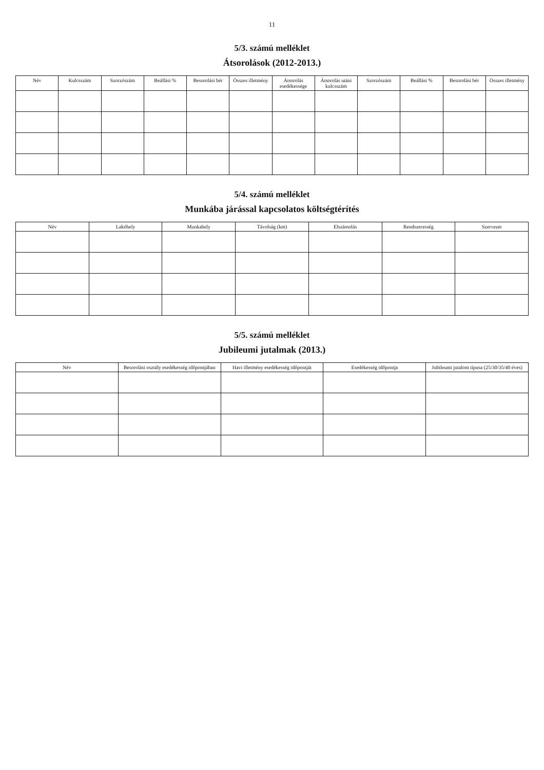11
5/3. számú melléklet
Átsorolások (2012-2013.)
| Név | Kulcsszám | Szorzószám | Beállási % | Besorolási bér | Összes illetmény | Átsorolás esedékessége | Átsorolás utáni kulcsszám | Szorzószám | Beállási % | Besorolási bér | Összes illetmény |
| --- | --- | --- | --- | --- | --- | --- | --- | --- | --- | --- | --- |
5/4. számú melléklet
Munkába járással kapcsolatos költségtérítés
| Név | Lakóhely | Munkahely | Távolság (km) | Elszámolás | Rendszeresség | Szervezet |
| --- | --- | --- | --- | --- | --- | --- |
5/5. számú melléklet
Jubileumi jutalmak (2013.)
| Név | Besorolási osztály esedékesség időpontjában | Havi illetmény esedékesség időpontját | Esedékesség időpontja | Jubileumi jutalom típusa (25/30/35/40 éves) |
| --- | --- | --- | --- | --- |